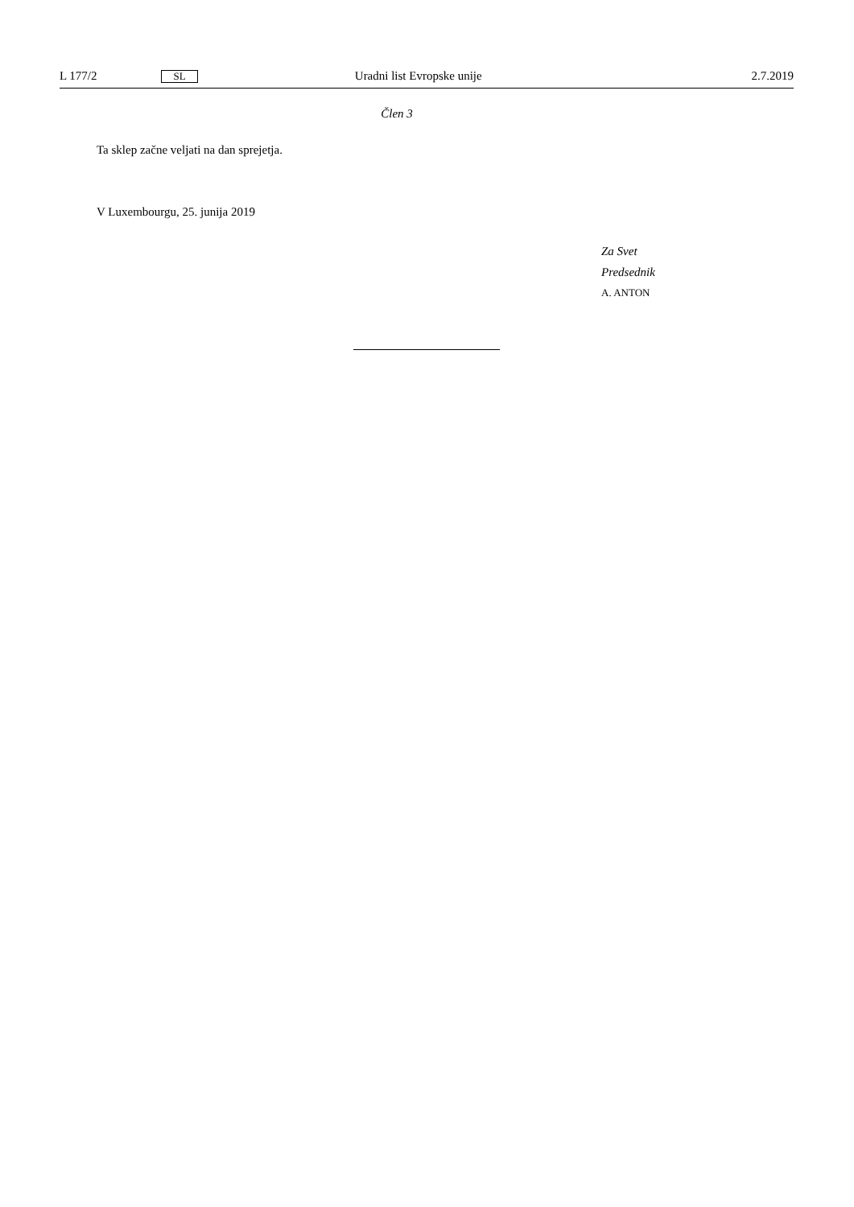L 177/2 SL Uradni list Evropske unije 2.7.2019
Člen 3
Ta sklep začne veljati na dan sprejetja.
V Luxembourgu, 25. junija 2019
Za Svet
Predsednik
A. ANTON